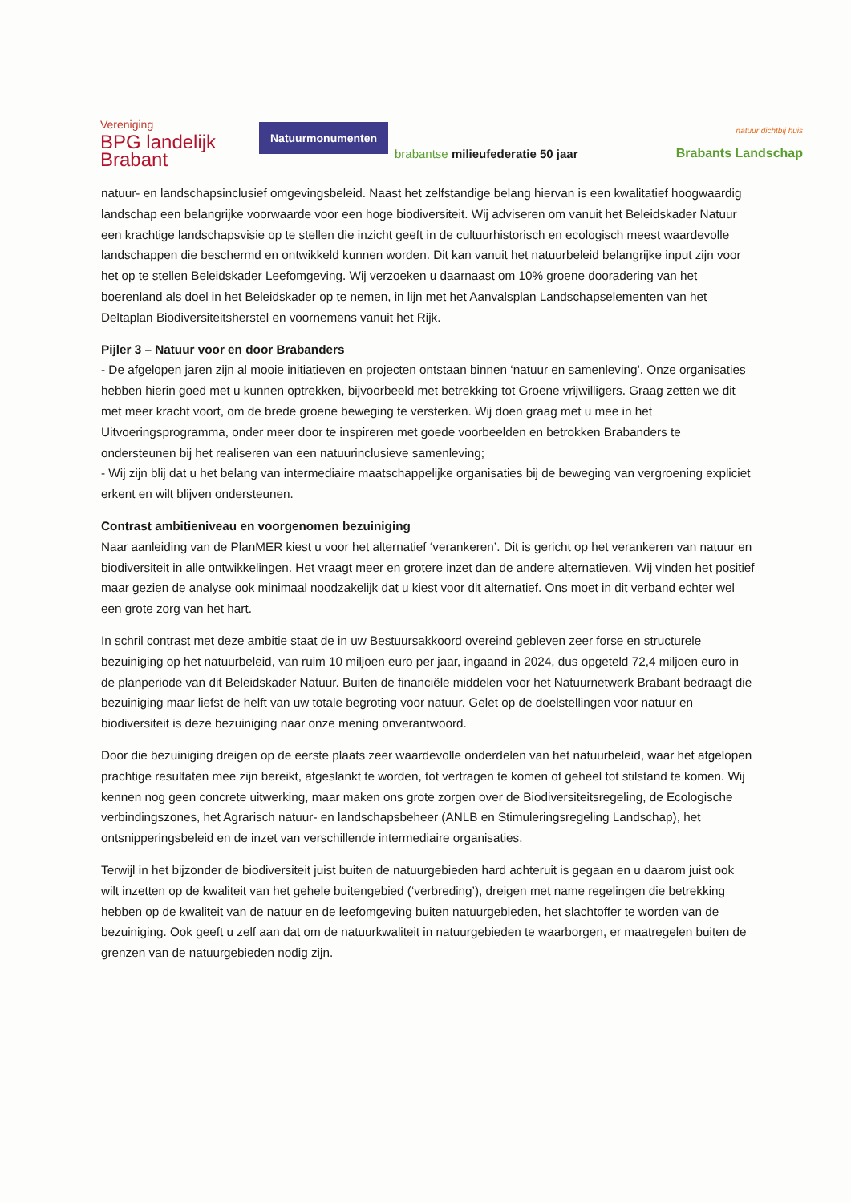Vereniging
BPG landelijk
Brabant
Natuurmonumenten
brabantse milieufederatie 50 jaar
natuur dichtbij huis
Brabants Landschap
natuur- en landschapsinclusief omgevingsbeleid. Naast het zelfstandige belang hiervan is een kwalitatief hoogwaardig landschap een belangrijke voorwaarde voor een hoge biodiversiteit. Wij adviseren om vanuit het Beleidskader Natuur een krachtige landschapsvisie op te stellen die inzicht geeft in de cultuurhistorisch en ecologisch meest waardevolle landschappen die beschermd en ontwikkeld kunnen worden. Dit kan vanuit het natuurbeleid belangrijke input zijn voor het op te stellen Beleidskader Leefomgeving. Wij verzoeken u daarnaast om 10% groene dooradering van het boerenland als doel in het Beleidskader op te nemen, in lijn met het Aanvalsplan Landschapselementen van het Deltaplan Biodiversiteitsherstel en voornemens vanuit het Rijk.
Pijler 3 – Natuur voor en door Brabanders
- De afgelopen jaren zijn al mooie initiatieven en projecten ontstaan binnen ‘natuur en samenleving’. Onze organisaties hebben hierin goed met u kunnen optrekken, bijvoorbeeld met betrekking tot Groene vrijwilligers. Graag zetten we dit met meer kracht voort, om de brede groene beweging te versterken. Wij doen graag met u mee in het Uitvoeringsprogramma, onder meer door te inspireren met goede voorbeelden en betrokken Brabanders te ondersteunen bij het realiseren van een natuurinclusieve samenleving;
- Wij zijn blij dat u het belang van intermediaire maatschappelijke organisaties bij de beweging van vergroening expliciet erkent en wilt blijven ondersteunen.
Contrast ambitieniveau en voorgenomen bezuiniging
Naar aanleiding van de PlanMER kiest u voor het alternatief ‘verankeren’. Dit is gericht op het verankeren van natuur en biodiversiteit in alle ontwikkelingen. Het vraagt meer en grotere inzet dan de andere alternatieven. Wij vinden het positief maar gezien de analyse ook minimaal noodzakelijk dat u kiest voor dit alternatief. Ons moet in dit verband echter wel een grote zorg van het hart.
In schril contrast met deze ambitie staat de in uw Bestuursakkoord overeind gebleven zeer forse en structurele bezuiniging op het natuurbeleid, van ruim 10 miljoen euro per jaar, ingaand in 2024, dus opgeteld 72,4 miljoen euro in de planperiode van dit Beleidskader Natuur. Buiten de financiële middelen voor het Natuurnetwerk Brabant bedraagt die bezuiniging maar liefst de helft van uw totale begroting voor natuur. Gelet op de doelstellingen voor natuur en biodiversiteit is deze bezuiniging naar onze mening onverantwoord.
Door die bezuiniging dreigen op de eerste plaats zeer waardevolle onderdelen van het natuurbeleid, waar het afgelopen prachtige resultaten mee zijn bereikt, afgeslankt te worden, tot vertragen te komen of geheel tot stilstand te komen. Wij kennen nog geen concrete uitwerking, maar maken ons grote zorgen over de Biodiversiteitsregeling, de Ecologische verbindingszones, het Agrarisch natuur- en landschapsbeheer (ANLB en Stimuleringsregeling Landschap), het ontsnipperingsbeleid en de inzet van verschillende intermediaire organisaties.
Terwijl in het bijzonder de biodiversiteit juist buiten de natuurgebieden hard achteruit is gegaan en u daarom juist ook wilt inzetten op de kwaliteit van het gehele buitengebied (‘verbreding’), dreigen met name regelingen die betrekking hebben op de kwaliteit van de natuur en de leefomgeving buiten natuurgebieden, het slachtoffer te worden van de bezuiniging. Ook geeft u zelf aan dat om de natuurkwaliteit in natuurgebieden te waarborgen, er maatregelen buiten de grenzen van de natuurgebieden nodig zijn.